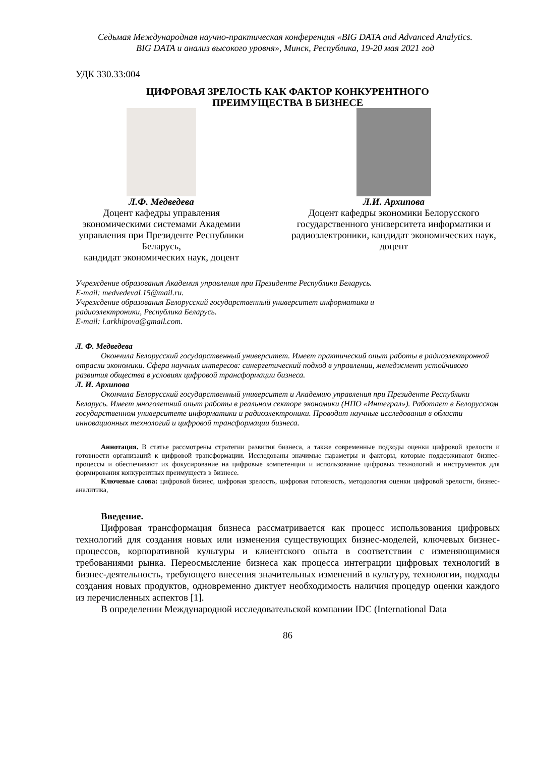Седьмая Международная научно-практическая конференция «BIG DATA and Advanced Analytics.
BIG DATA и анализ высокого уровня», Минск, Республика, 19-20 мая 2021 год
УДК 330.33:004
ЦИФРОВАЯ ЗРЕЛОСТЬ КАК ФАКТОР КОНКУРЕНТНОГО
ПРЕИМУЩЕСТВА В БИЗНЕСЕ
Л.Ф. Медведева
Доцент кафедры управления экономическими системами Академии управления при Президенте Республики Беларусь,
кандидат экономических наук, доцент
Л.И. Архипова
Доцент кафедры экономики Белорусского государственного университета информатики и радиоэлектроники, кандидат экономических наук, доцент
Учреждение образования Академия управления при Президенте Республики Беларусь.
E-mail: medvedevaL15@mail.ru.
Учреждение образования Белорусский государственный университет информатики и
радиоэлектроники, Республика Беларусь.
E-mail: l.arkhipova@gmail.com.
Л. Ф. Медведева
Окончила Белорусский государственный университет. Имеет практический опыт работы в радиоэлектронной отрасли экономики. Сфера научных интересов: синергетический подход в управлении, менеджмент устойчивого развития общества в условиях цифровой трансформации бизнеса.
Л. И. Архипова
Окончила Белорусский государственный университет и Академию управления при Президенте Республики Беларусь. Имеет многолетний опыт работы в реальном секторе экономики (НПО «Интеграл»). Работает в Белорусском государственном университете информатики и радиоэлектроники. Проводит научные исследования в области инновационных технологий и цифровой трансформации бизнеса.
Аннотация. В статье рассмотрены стратегии развития бизнеса, а также современные подходы оценки цифровой зрелости и готовности организаций к цифровой трансформации. Исследованы значимые параметры и факторы, которые поддерживают бизнес-процессы и обеспечивают их фокусирование на цифровые компетенции и использование цифровых технологий и инструментов для формирования конкурентных преимуществ в бизнесе.
Ключевые слова: цифровой бизнес, цифровая зрелость, цифровая готовность, методология оценки цифровой зрелости, бизнес-аналитика,
Введение.
Цифровая трансформация бизнеса рассматривается как процесс использования цифровых технологий для создания новых или изменения существующих бизнес-моделей, ключевых бизнес-процессов, корпоративной культуры и клиентского опыта в соответствии с изменяющимися требованиями рынка. Переосмысление бизнеса как процесса интеграции цифровых технологий в бизнес-деятельность, требующего внесения значительных изменений в культуру, технологии, подходы создания новых продуктов, одновременно диктует необходимость наличия процедур оценки каждого из перечисленных аспектов [1].
В определении Международной исследовательской компании IDC (International Data
86